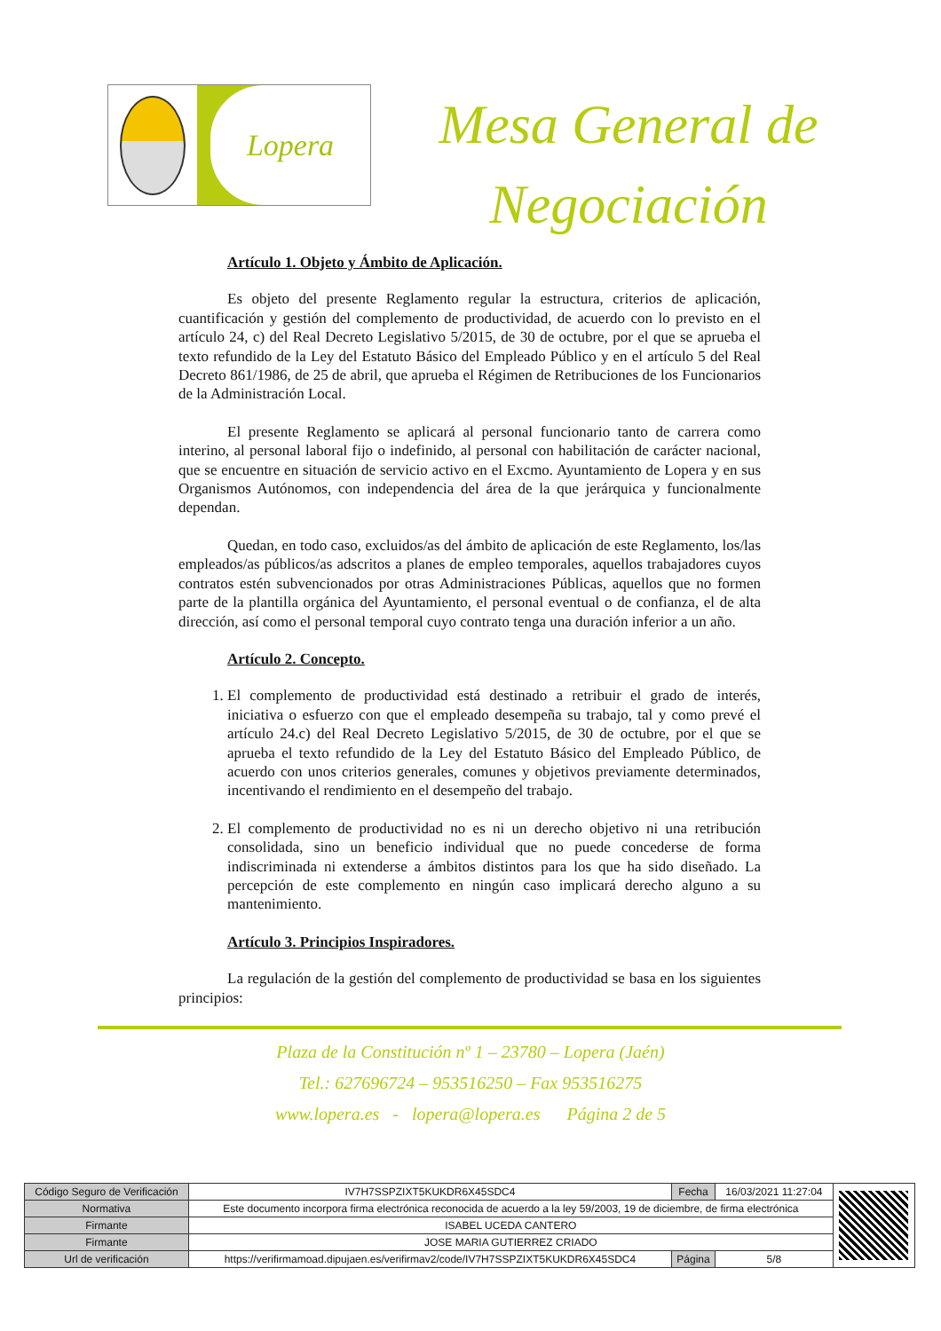Lopera
Mesa General de Negociación
Artículo 1. Objeto y Ámbito de Aplicación.
Es objeto del presente Reglamento regular la estructura, criterios de aplicación, cuantificación y gestión del complemento de productividad, de acuerdo con lo previsto en el artículo 24, c) del Real Decreto Legislativo 5/2015, de 30 de octubre, por el que se aprueba el texto refundido de la Ley del Estatuto Básico del Empleado Público y en el artículo 5 del Real Decreto 861/1986, de 25 de abril, que aprueba el Régimen de Retribuciones de los Funcionarios de la Administración Local.
El presente Reglamento se aplicará al personal funcionario tanto de carrera como interino, al personal laboral fijo o indefinido, al personal con habilitación de carácter nacional, que se encuentre en situación de servicio activo en el Excmo. Ayuntamiento de Lopera y en sus Organismos Autónomos, con independencia del área de la que jerárquica y funcionalmente dependan.
Quedan, en todo caso, excluidos/as del ámbito de aplicación de este Reglamento, los/las empleados/as públicos/as adscritos a planes de empleo temporales, aquellos trabajadores cuyos contratos estén subvencionados por otras Administraciones Públicas, aquellos que no formen parte de la plantilla orgánica del Ayuntamiento, el personal eventual o de confianza, el de alta dirección, así como el personal temporal cuyo contrato tenga una duración inferior a un año.
Artículo 2. Concepto.
1. El complemento de productividad está destinado a retribuir el grado de interés, iniciativa o esfuerzo con que el empleado desempeña su trabajo, tal y como prevé el artículo 24.c) del Real Decreto Legislativo 5/2015, de 30 de octubre, por el que se aprueba el texto refundido de la Ley del Estatuto Básico del Empleado Público, de acuerdo con unos criterios generales, comunes y objetivos previamente determinados, incentivando el rendimiento en el desempeño del trabajo.
2. El complemento de productividad no es ni un derecho objetivo ni una retribución consolidada, sino un beneficio individual que no puede concederse de forma indiscriminada ni extenderse a ámbitos distintos para los que ha sido diseñado. La percepción de este complemento en ningún caso implicará derecho alguno a su mantenimiento.
Artículo 3. Principios Inspiradores.
La regulación de la gestión del complemento de productividad se basa en los siguientes principios:
Plaza de la Constitución nº 1 – 23780 – Lopera (Jaén)
Tel.: 627696724 – 953516250 – Fax 953516275
www.lopera.es - lopera@lopera.es Página 2 de 5
| Código Seguro de Verificación | IV7H7SSPZIXT5KUKDR6X45SDC4 | Fecha | 16/03/2021 11:27:04 | |
| Normativa | Este documento incorpora firma electrónica reconocida de acuerdo a la ley 59/2003, 19 de diciembre, de firma electrónica | | | |
| Firmante | ISABEL UCEDA CANTERO | | | |
| Firmante | JOSE MARIA GUTIERREZ CRIADO | | | |
| Url de verificación | https://verifirmamoad.dipujaen.es/verifirmav2/code/IV7H7SSPZIXT5KUKDR6X45SDC4 | Página | 5/8 | |